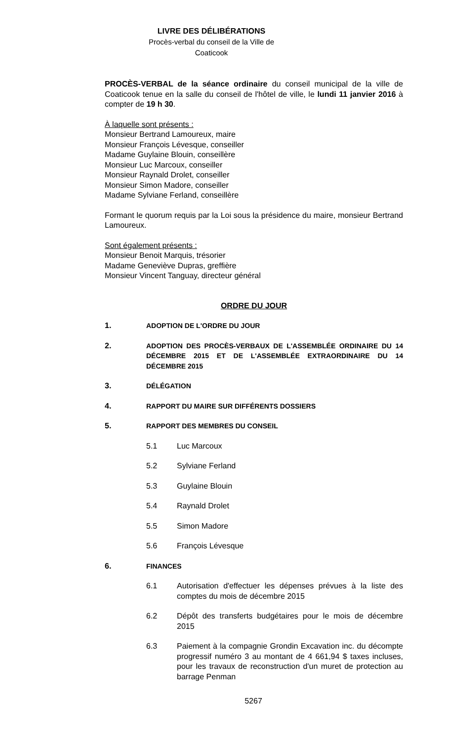LIVRE DES DÉLIBÉRATIONS
Procès-verbal du conseil de la Ville de Coaticook
PROCÈS-VERBAL de la séance ordinaire du conseil municipal de la ville de Coaticook tenue en la salle du conseil de l'hôtel de ville, le lundi 11 janvier 2016 à compter de 19 h 30.
À laquelle sont présents :
Monsieur Bertrand Lamoureux, maire
Monsieur François Lévesque, conseiller
Madame Guylaine Blouin, conseillère
Monsieur Luc Marcoux, conseiller
Monsieur Raynald Drolet, conseiller
Monsieur Simon Madore, conseiller
Madame Sylviane Ferland, conseillère
Formant le quorum requis par la Loi sous la présidence du maire, monsieur Bertrand Lamoureux.
Sont également présents :
Monsieur Benoit Marquis, trésorier
Madame Geneviève Dupras, greffière
Monsieur Vincent Tanguay, directeur général
ORDRE DU JOUR
1. ADOPTION DE L'ORDRE DU JOUR
2. ADOPTION DES PROCÈS-VERBAUX DE L'ASSEMBLÉE ORDINAIRE DU 14 DÉCEMBRE 2015 ET DE L'ASSEMBLÉE EXTRAORDINAIRE DU 14 DÉCEMBRE 2015
3. DÉLÉGATION
4. RAPPORT DU MAIRE SUR DIFFÉRENTS DOSSIERS
5. RAPPORT DES MEMBRES DU CONSEIL
5.1 Luc Marcoux
5.2 Sylviane Ferland
5.3 Guylaine Blouin
5.4 Raynald Drolet
5.5 Simon Madore
5.6 François Lévesque
6. FINANCES
6.1 Autorisation d'effectuer les dépenses prévues à la liste des comptes du mois de décembre 2015
6.2 Dépôt des transferts budgétaires pour le mois de décembre 2015
6.3 Paiement à la compagnie Grondin Excavation inc. du décompte progressif numéro 3 au montant de 4 661,94 $ taxes incluses, pour les travaux de reconstruction d'un muret de protection au barrage Penman
5267